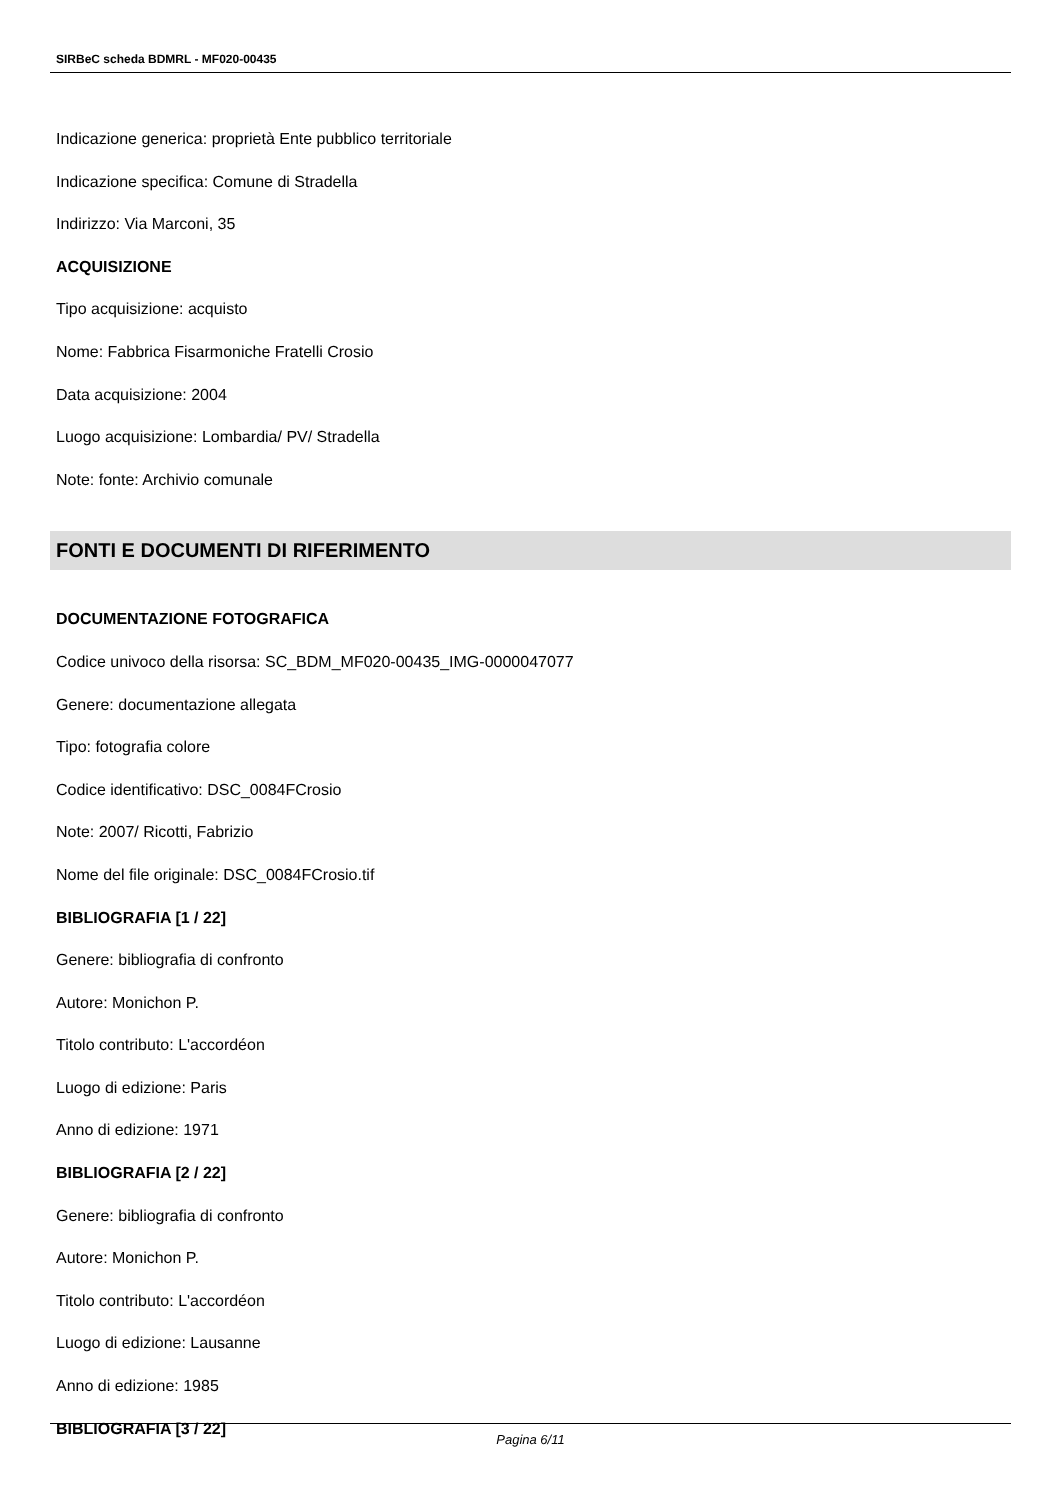SIRBeC scheda BDMRL - MF020-00435
Indicazione generica: proprietà Ente pubblico territoriale
Indicazione specifica: Comune di Stradella
Indirizzo: Via Marconi, 35
ACQUISIZIONE
Tipo acquisizione: acquisto
Nome: Fabbrica Fisarmoniche Fratelli Crosio
Data acquisizione: 2004
Luogo acquisizione: Lombardia/ PV/ Stradella
Note: fonte: Archivio comunale
FONTI E DOCUMENTI DI RIFERIMENTO
DOCUMENTAZIONE FOTOGRAFICA
Codice univoco della risorsa: SC_BDM_MF020-00435_IMG-0000047077
Genere: documentazione allegata
Tipo: fotografia colore
Codice identificativo: DSC_0084FCrosio
Note: 2007/ Ricotti, Fabrizio
Nome del file originale: DSC_0084FCrosio.tif
BIBLIOGRAFIA [1 / 22]
Genere: bibliografia di confronto
Autore: Monichon P.
Titolo contributo: L'accordéon
Luogo di edizione: Paris
Anno di edizione: 1971
BIBLIOGRAFIA [2 / 22]
Genere: bibliografia di confronto
Autore: Monichon P.
Titolo contributo: L'accordéon
Luogo di edizione: Lausanne
Anno di edizione: 1985
BIBLIOGRAFIA [3 / 22]
Pagina 6/11